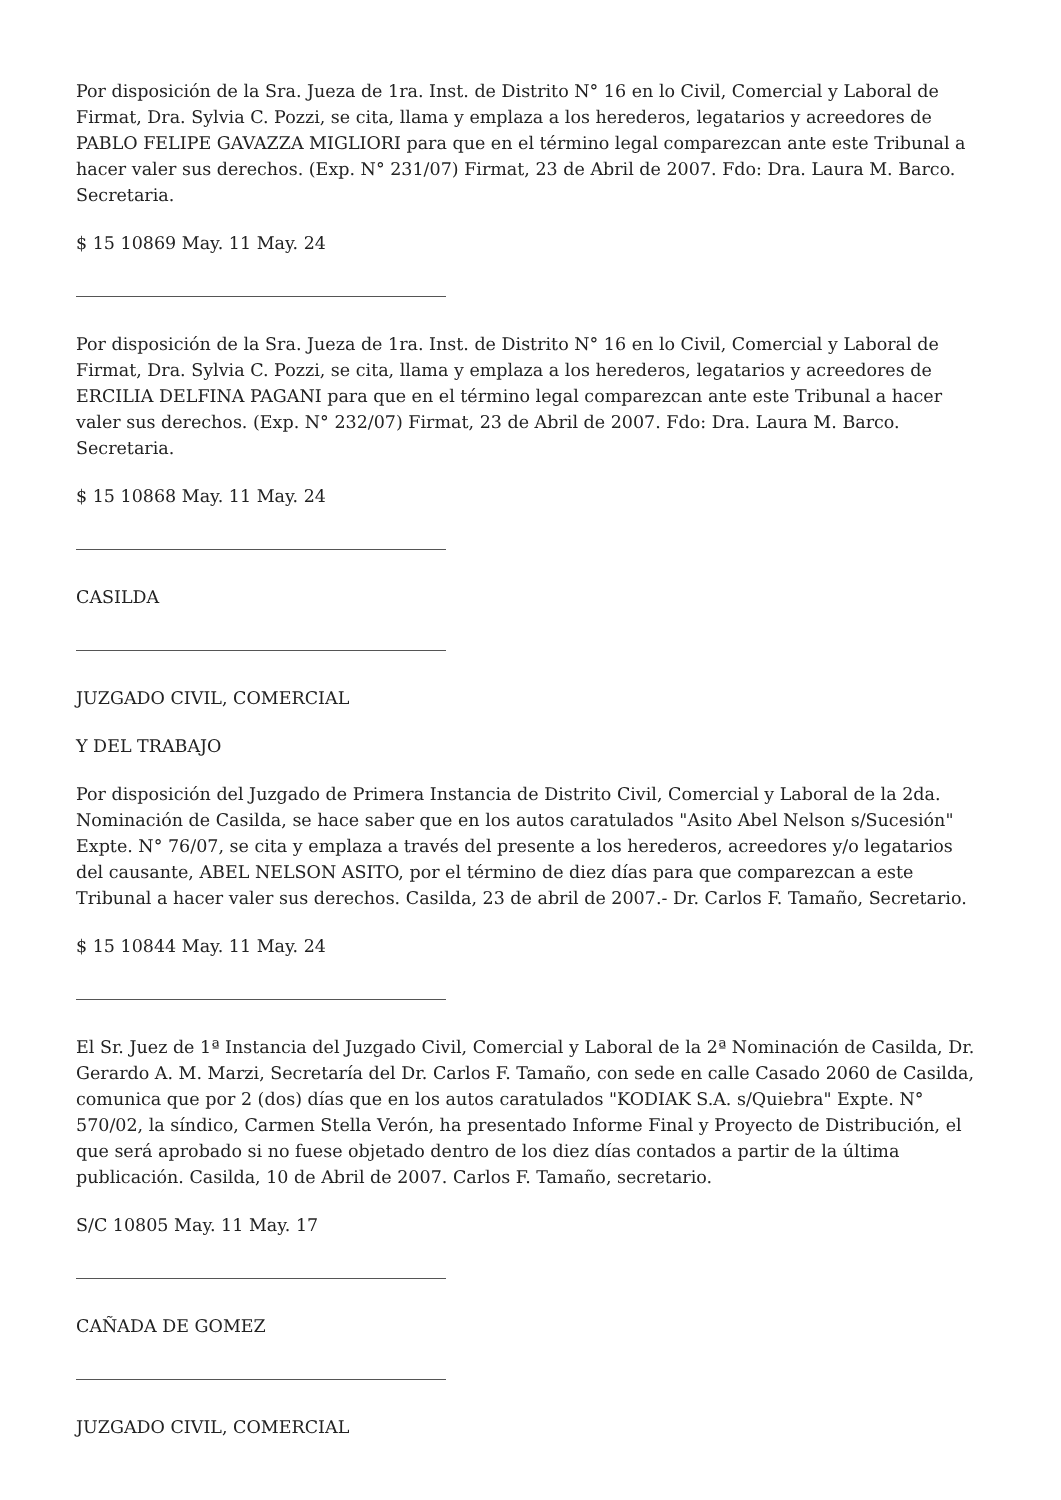Por disposición de la Sra. Jueza de 1ra. Inst. de Distrito N° 16 en lo Civil, Comercial y Laboral de Firmat, Dra. Sylvia C. Pozzi, se cita, llama y emplaza a los herederos, legatarios y acreedores de PABLO FELIPE GAVAZZA MIGLIORI para que en el término legal comparezcan ante este Tribunal a hacer valer sus derechos. (Exp. N° 231/07) Firmat, 23 de Abril de 2007. Fdo: Dra. Laura M. Barco. Secretaria.
$ 15 10869 May. 11 May. 24
Por disposición de la Sra. Jueza de 1ra. Inst. de Distrito N° 16 en lo Civil, Comercial y Laboral de Firmat, Dra. Sylvia C. Pozzi, se cita, llama y emplaza a los herederos, legatarios y acreedores de ERCILIA DELFINA PAGANI para que en el término legal comparezcan ante este Tribunal a hacer valer sus derechos. (Exp. N° 232/07) Firmat, 23 de Abril de 2007. Fdo: Dra. Laura M. Barco. Secretaria.
$ 15 10868 May. 11 May. 24
CASILDA
JUZGADO CIVIL, COMERCIAL
Y DEL TRABAJO
Por disposición del Juzgado de Primera Instancia de Distrito Civil, Comercial y Laboral de la 2da. Nominación de Casilda, se hace saber que en los autos caratulados "Asito Abel Nelson s/Sucesión" Expte. N° 76/07, se cita y emplaza a través del presente a los herederos, acreedores y/o legatarios del causante, ABEL NELSON ASITO, por el término de diez días para que comparezcan a este Tribunal a hacer valer sus derechos. Casilda, 23 de abril de 2007.- Dr. Carlos F. Tamaño, Secretario.
$ 15 10844 May. 11 May. 24
El Sr. Juez de 1ª Instancia del Juzgado Civil, Comercial y Laboral de la 2ª Nominación de Casilda, Dr. Gerardo A. M. Marzi, Secretaría del Dr. Carlos F. Tamaño, con sede en calle Casado 2060 de Casilda, comunica que por 2 (dos) días que en los autos caratulados "KODIAK S.A. s/Quiebra" Expte. N° 570/02, la síndico, Carmen Stella Verón, ha presentado Informe Final y Proyecto de Distribución, el que será aprobado si no fuese objetado dentro de los diez días contados a partir de la última publicación. Casilda, 10 de Abril de 2007. Carlos F. Tamaño, secretario.
S/C 10805 May. 11 May. 17
CAÑADA DE GOMEZ
JUZGADO CIVIL, COMERCIAL